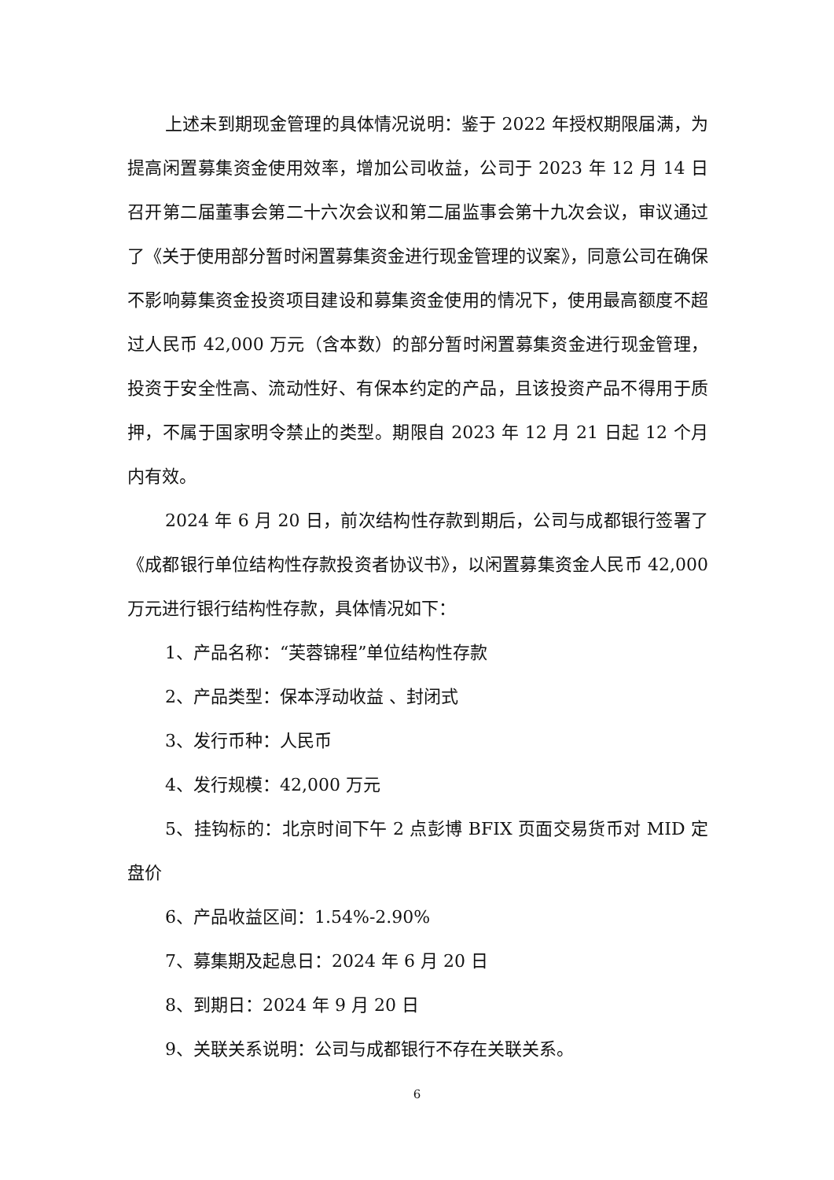上述未到期现金管理的具体情况说明：鉴于 2022 年授权期限届满，为提高闲置募集资金使用效率，增加公司收益，公司于 2023 年 12 月 14 日召开第二届董事会第二十六次会议和第二届监事会第十九次会议，审议通过了《关于使用部分暂时闲置募集资金进行现金管理的议案》，同意公司在确保不影响募集资金投资项目建设和募集资金使用的情况下，使用最高额度不超过人民币 42,000 万元（含本数）的部分暂时闲置募集资金进行现金管理，投资于安全性高、流动性好、有保本约定的产品，且该投资产品不得用于质押，不属于国家明令禁止的类型。期限自 2023 年 12 月 21 日起 12 个月内有效。
2024 年 6 月 20 日，前次结构性存款到期后，公司与成都银行签署了《成都银行单位结构性存款投资者协议书》，以闲置募集资金人民币 42,000 万元进行银行结构性存款，具体情况如下：
1、产品名称：“芙蓉锦程”单位结构性存款
2、产品类型：保本浮动收益 、封闭式
3、发行币种：人民币
4、发行规模：42,000 万元
5、挂钩标的：北京时间下午 2 点彭博 BFIX 页面交易货币对 MID 定盘价
6、产品收益区间：1.54%-2.90%
7、募集期及起息日：2024 年 6 月 20 日
8、到期日：2024 年 9 月 20 日
9、关联关系说明：公司与成都银行不存在关联关系。
6